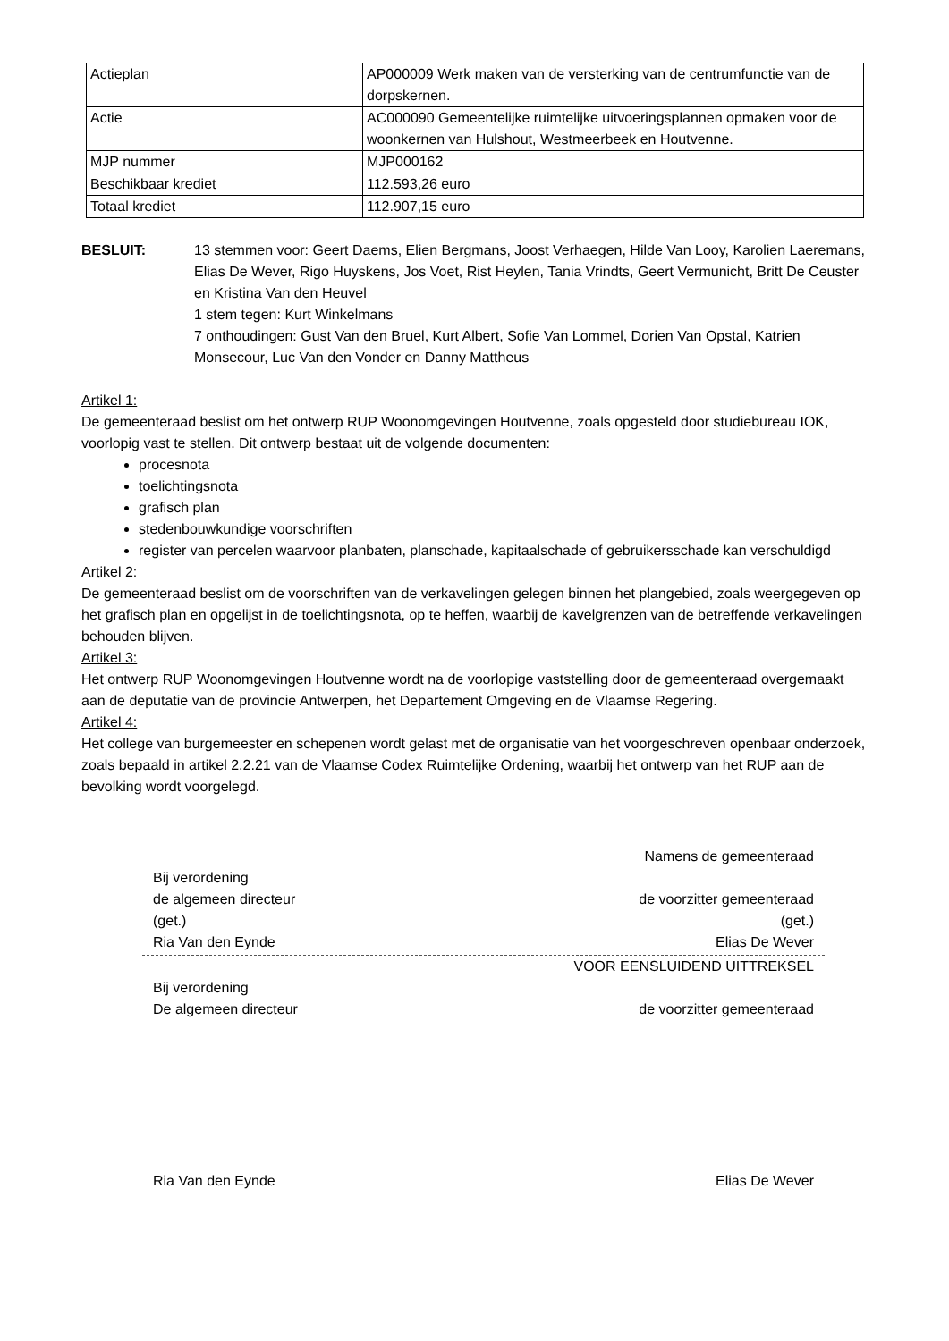| Actieplan | AP000009 Werk maken van de versterking van de centrumfunctie van de dorpskernen. |
| Actie | AC000090 Gemeentelijke ruimtelijke uitvoeringsplannen opmaken voor de woonkernen van Hulshout, Westmeerbeek en Houtvenne. |
| MJP nummer | MJP000162 |
| Beschikbaar krediet | 112.593,26 euro |
| Totaal krediet | 112.907,15 euro |
BESLUIT: 13 stemmen voor: Geert Daems, Elien Bergmans, Joost Verhaegen, Hilde Van Looy, Karolien Laeremans, Elias De Wever, Rigo Huyskens, Jos Voet, Rist Heylen, Tania Vrindts, Geert Vermunicht, Britt De Ceuster en Kristina Van den Heuvel
1 stem tegen: Kurt Winkelmans
7 onthoudingen: Gust Van den Bruel, Kurt Albert, Sofie Van Lommel, Dorien Van Opstal, Katrien Monsecour, Luc Van den Vonder en Danny Mattheus
Artikel 1:
De gemeenteraad beslist om het ontwerp RUP Woonomgevingen Houtvenne, zoals opgesteld door studiebureau IOK, voorlopig vast te stellen. Dit ontwerp bestaat uit de volgende documenten:
procesnota
toelichtingsnota
grafisch plan
stedenbouwkundige voorschriften
register van percelen waarvoor planbaten, planschade, kapitaalschade of gebruikersschade kan verschuldigd
Artikel 2:
De gemeenteraad beslist om de voorschriften van de verkavelingen gelegen binnen het plangebied, zoals weergegeven op het grafisch plan en opgelijst in de toelichtingsnota, op te heffen, waarbij de kavelgrenzen van de betreffende verkavelingen behouden blijven.
Artikel 3:
Het ontwerp RUP Woonomgevingen Houtvenne wordt na de voorlopige vaststelling door de gemeenteraad overgemaakt aan de deputatie van de provincie Antwerpen, het Departement Omgeving en de Vlaamse Regering.
Artikel 4:
Het college van burgemeester en schepenen wordt gelast met de organisatie van het voorgeschreven openbaar onderzoek, zoals bepaald in artikel 2.2.21 van de Vlaamse Codex Ruimtelijke Ordening, waarbij het ontwerp van het RUP aan de bevolking wordt voorgelegd.
Namens de gemeenteraad
Bij verordening
de algemeen directeur de voorzitter gemeenteraad
(get.) (get.)
Ria Van den Eynde Elias De Wever
VOOR EENSLUIDEND UITTREKSEL
Bij verordening
De algemeen directeur de voorzitter gemeenteraad
Ria Van den Eynde Elias De Wever